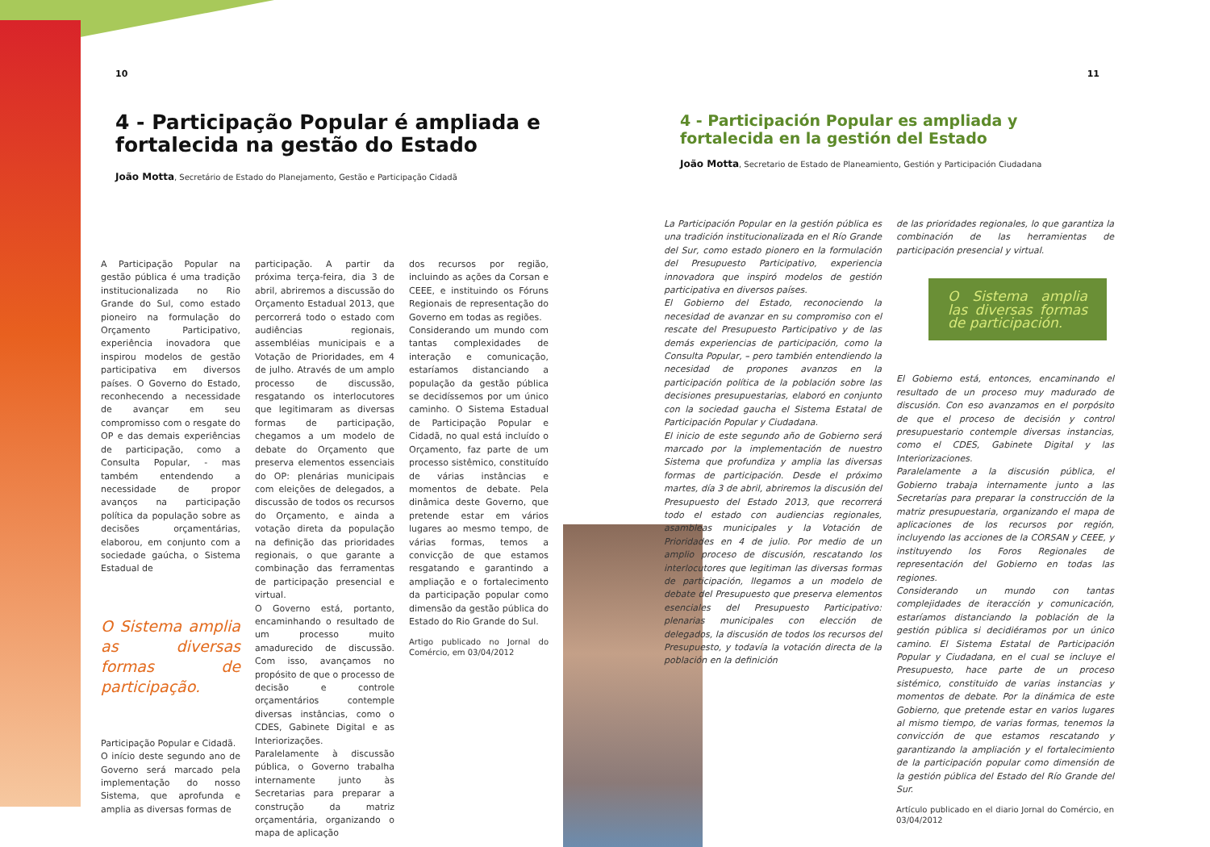10
4 - Participação Popular é ampliada e fortalecida na gestão do Estado
João Motta, Secretário de Estado do Planejamento, Gestão e Participação Cidadã
A Participação Popular na gestão pública é uma tradição institucionalizada no Rio Grande do Sul, como estado pioneiro na formulação do Orçamento Participativo, experiência inovadora que inspirou modelos de gestão participativa em diversos países. O Governo do Estado, reconhecendo a necessidade de avançar em seu compromisso com o resgate do OP e das demais experiências de participação, como a Consulta Popular, - mas também entendendo a necessidade de propor avanços na participação política da população sobre as decisões orçamentárias, elaborou, em conjunto com a sociedade gaúcha, o Sistema Estadual de
O Sistema amplia as diversas formas de participação.
Participação Popular e Cidadã.
O início deste segundo ano de Governo será marcado pela implementação do nosso Sistema, que aprofunda e amplia as diversas formas de
participação. A partir da próxima terça-feira, dia 3 de abril, abriremos a discussão do Orçamento Estadual 2013, que percorrerá todo o estado com audiências regionais, assembléias municipais e a Votação de Prioridades, em 4 de julho. Através de um amplo processo de discussão, resgatando os interlocutores que legitimaram as diversas formas de participação, chegamos a um modelo de debate do Orçamento que preserva elementos essenciais do OP: plenárias municipais com eleições de delegados, a discussão de todos os recursos do Orçamento, e ainda a votação direta da população na definição das prioridades regionais, o que garante a combinação das ferramentas de participação presencial e virtual.
O Governo está, portanto, encaminhando o resultado de um processo muito amadurecido de discussão. Com isso, avançamos no propósito de que o processo de decisão e controle orçamentários contemple diversas instâncias, como o CDES, Gabinete Digital e as Interiorizações.
Paralelamente à discussão pública, o Governo trabalha internamente junto às Secretarias para preparar a construção da matriz orçamentária, organizando o mapa de aplicação
dos recursos por região, incluindo as ações da Corsan e CEEE, e instituindo os Fóruns Regionais de representação do Governo em todas as regiões.
Considerando um mundo com tantas complexidades de interação e comunicação, estaríamos distanciando a população da gestão pública se decidíssemos por um único caminho. O Sistema Estadual de Participação Popular e Cidadã, no qual está incluído o Orçamento, faz parte de um processo sistêmico, constituído de várias instâncias e momentos de debate. Pela dinâmica deste Governo, que pretende estar em vários lugares ao mesmo tempo, de várias formas, temos a convicção de que estamos resgatando e garantindo a ampliação e o fortalecimento da participação popular como dimensão da gestão pública do Estado do Rio Grande do Sul.
Artigo publicado no Jornal do Comércio, em 03/04/2012
11
4 - Participación Popular es ampliada y fortalecida en la gestión del Estado
João Motta, Secretario de Estado de Planeamiento, Gestión y Participación Ciudadana
La Participación Popular en la gestión pública es una tradición institucionalizada en el Río Grande del Sur, como estado pionero en la formulación del Presupuesto Participativo, experiencia innovadora que inspiró modelos de gestión participativa en diversos países.
El Gobierno del Estado, reconociendo la necesidad de avanzar en su compromiso con el rescate del Presupuesto Participativo y de las demás experiencias de participación, como la Consulta Popular, – pero también entendiendo la necesidad de propones avanzos en la participación política de la población sobre las decisiones presupuestarias, elaboró en conjunto con la sociedad gaucha el Sistema Estatal de Participación Popular y Ciudadana.
El inicio de este segundo año de Gobierno será marcado por la implementación de nuestro Sistema que profundiza y amplia las diversas formas de participación. Desde el próximo martes, día 3 de abril, abriremos la discusión del Presupuesto del Estado 2013, que recorrerá todo el estado con audiencias regionales, asambleas municipales y la Votación de Prioridades en 4 de julio. Por medio de un amplio proceso de discusión, rescatando los interlocutores que legitiman las diversas formas de participación, llegamos a un modelo de debate del Presupuesto que preserva elementos esenciales del Presupuesto Participativo: plenarias municipales con elección de delegados, la discusión de todos los recursos del Presupuesto, y todavía la votación directa de la población en la definición
de las prioridades regionales, lo que garantiza la combinación de las herramientas de participación presencial y virtual.
O Sistema amplia las diversas formas de participación.
El Gobierno está, entonces, encaminando el resultado de un proceso muy madurado de discusión. Con eso avanzamos en el porpósito de que el proceso de decisión y control presupuestario contemple diversas instancias, como el CDES, Gabinete Digital y las Interiorizaciones.
Paralelamente a la discusión pública, el Gobierno trabaja internamente junto a las Secretarías para preparar la construcción de la matriz presupuestaria, organizando el mapa de aplicaciones de los recursos por región, incluyendo las acciones de la CORSAN y CEEE, y instituyendo los Foros Regionales de representación del Gobierno en todas las regiones.
Considerando un mundo con tantas complejidades de iteracción y comunicación, estaríamos distanciando la población de la gestión pública si decidiéramos por un único camino. El Sistema Estatal de Participación Popular y Ciudadana, en el cual se incluye el Presupuesto, hace parte de un proceso sistémico, constituido de varias instancias y momentos de debate. Por la dinámica de este Gobierno, que pretende estar en varios lugares al mismo tiempo, de varias formas, tenemos la convicción de que estamos rescatando y garantizando la ampliación y el fortalecimiento de la participación popular como dimensión de la gestión pública del Estado del Río Grande del Sur.
Artículo publicado en el diario Jornal do Comércio, en 03/04/2012